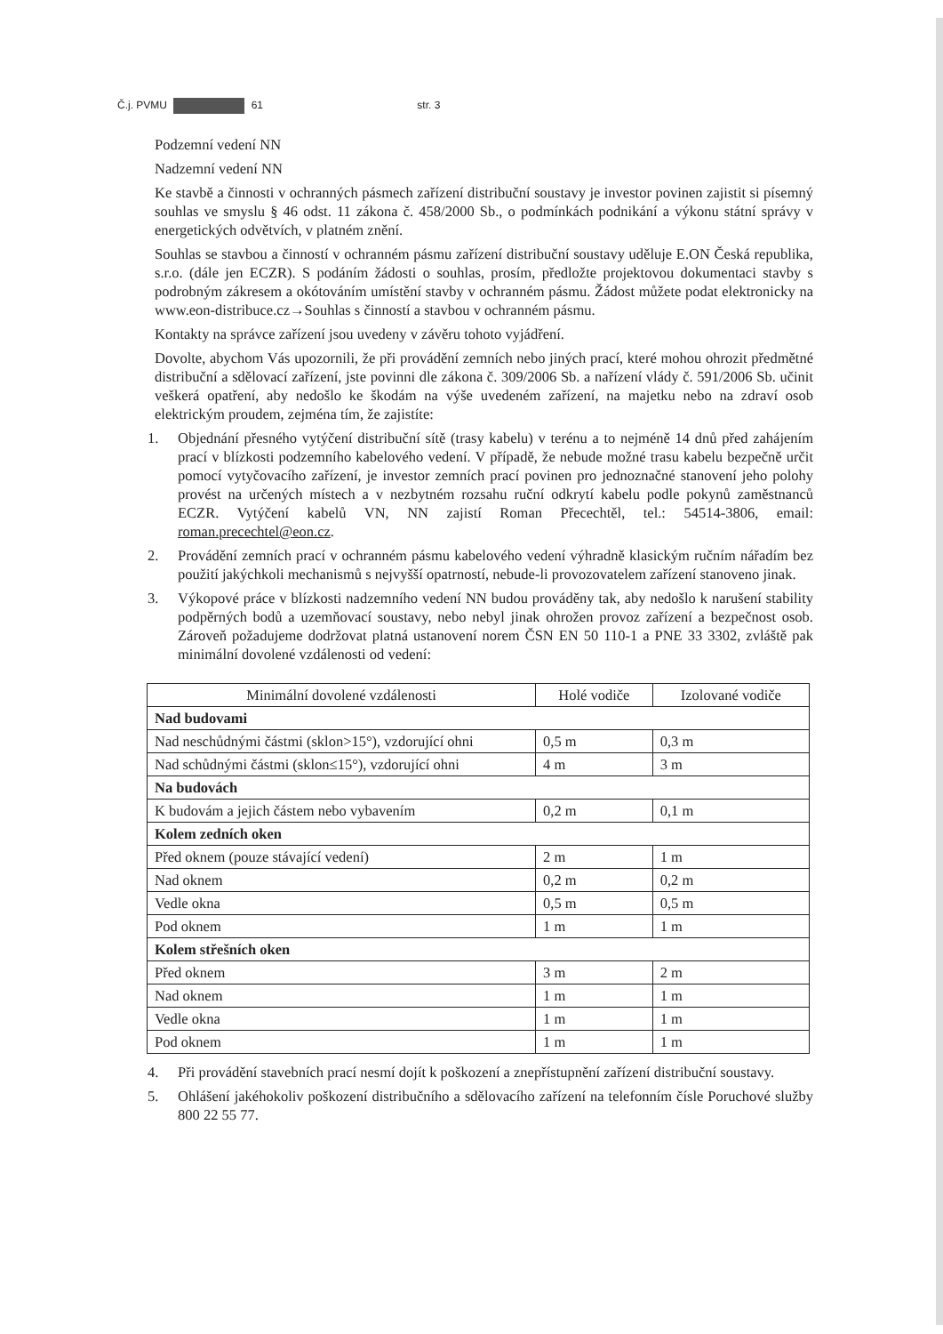Č.j. PVMU 61 str. 3
Podzemní vedení NN
Nadzemní vedení NN
Ke stavbě a činnosti v ochranných pásmech zařízení distribuční soustavy je investor povinen zajistit si písemný souhlas ve smyslu § 46 odst. 11 zákona č. 458/2000 Sb., o podmínkách podnikání a výkonu státní správy v energetických odvětvích, v platném znění.
Souhlas se stavbou a činností v ochranném pásmu zařízení distribuční soustavy uděluje E.ON Česká republika, s.r.o. (dále jen ECZR). S podáním žádosti o souhlas, prosím, předložte projektovou dokumentaci stavby s podrobným zákresem a okótováním umístění stavby v ochranném pásmu. Žádost můžete podat elektronicky na www.eon-distribuce.cz→Souhlas s činností a stavbou v ochranném pásmu.
Kontakty na správce zařízení jsou uvedeny v závěru tohoto vyjádření.
Dovolte, abychom Vás upozornili, že při provádění zemních nebo jiných prací, které mohou ohrozit předmětné distribuční a sdělovací zařízení, jste povinni dle zákona č. 309/2006 Sb. a nařízení vlády č. 591/2006 Sb. učinit veškerá opatření, aby nedošlo ke škodám na výše uvedeném zařízení, na majetku nebo na zdraví osob elektrickým proudem, zejména tím, že zajistíte:
1. Objednání přesného vytýčení distribuční sítě (trasy kabelu) v terénu a to nejméně 14 dnů před zahájením prací v blízkosti podzemního kabelového vedení. V případě, že nebude možné trasu kabelu bezpečně určit pomocí vytyčovacího zařízení, je investor zemních prací povinen pro jednoznačné stanovení jeho polohy provést na určených místech a v nezbytném rozsahu ruční odkrytí kabelu podle pokynů zaměstnanců ECZR. Vytýčení kabelů VN, NN zajistí Roman Přecechtěl, tel.: 54514-3806, email: roman.precechtel@eon.cz.
2. Provádění zemních prací v ochranném pásmu kabelového vedení výhradně klasickým ručním nářadím bez použití jakýchkoli mechanismů s nejvyšší opatrností, nebude-li provozovatelem zařízení stanoveno jinak.
3. Výkopové práce v blízkosti nadzemního vedení NN budou prováděny tak, aby nedošlo k narušení stability podpěrných bodů a uzemňovací soustavy, nebo nebyl jinak ohrožen provoz zařízení a bezpečnost osob. Zároveň požadujeme dodržovat platná ustanovení norem ČSN EN 50 110-1 a PNE 33 3302, zvláště pak minimální dovolené vzdálenosti od vedení:
| Minimální dovolené vzdálenosti | Holé vodiče | Izolované vodiče |
| --- | --- | --- |
| Nad budovami | | |
| Nad neschůdnými částmi (sklon>15°), vzdorující ohni | 0,5 m | 0,3 m |
| Nad schůdnými částmi (sklon≤15°), vzdorující ohni | 4 m | 3 m |
| Na budovách | | |
| K budovám a jejich částem nebo vybavením | 0,2 m | 0,1 m |
| Kolem zedních oken | | |
| Před oknem (pouze stávající vedení) | 2 m | 1 m |
| Nad oknem | 0,2 m | 0,2 m |
| Vedle okna | 0,5 m | 0,5 m |
| Pod oknem | 1 m | 1 m |
| Kolem střešních oken | | |
| Před oknem | 3 m | 2 m |
| Nad oknem | 1 m | 1 m |
| Vedle okna | 1 m | 1 m |
| Pod oknem | 1 m | 1 m |
4. Při provádění stavebních prací nesmí dojít k poškození a znepřístupnění zařízení distribuční soustavy.
5. Ohlášení jakéhokoliv poškození distribučního a sdělovacího zařízení na telefonním čísle Poruchové služby 800 22 55 77.